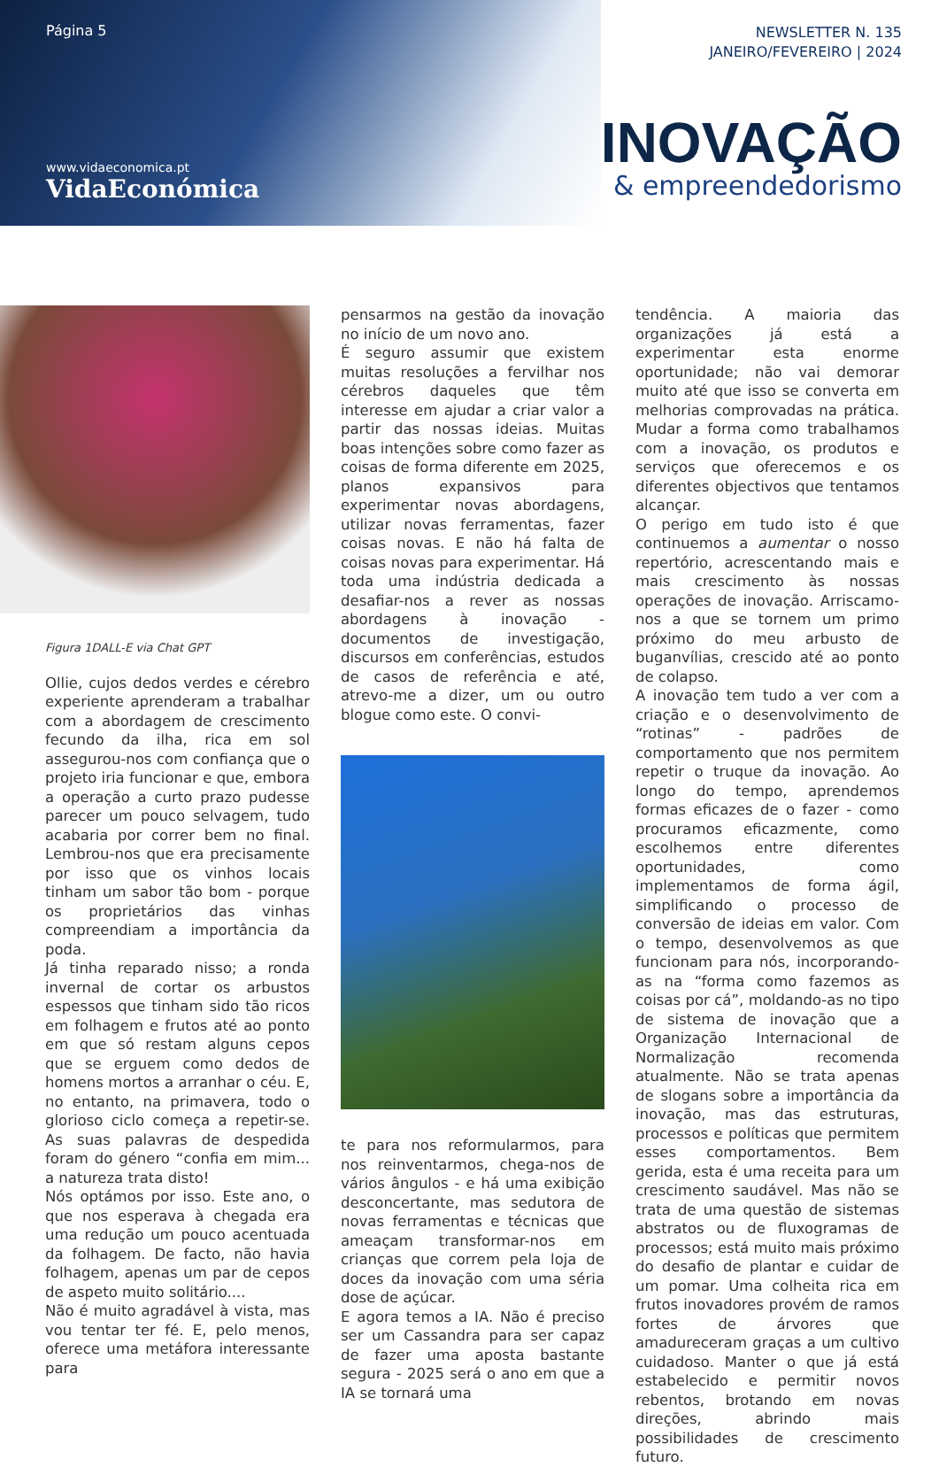Página 5
www.vidaeconomica.pt
VidaEconómica
NEWSLETTER N. 135
JANEIRO/FEVEREIRO | 2024
INOVAÇÃO
& empreendedorismo
Figura 1DALL-E via Chat GPT
Ollie, cujos dedos verdes e cérebro experiente aprenderam a trabalhar com a abordagem de crescimento fecundo da ilha, rica em sol assegurou-nos com confiança que o projeto iria funcionar e que, embora a operação a curto prazo pudesse parecer um pouco selvagem, tudo acabaria por correr bem no final. Lembrou-nos que era precisamente por isso que os vinhos locais tinham um sabor tão bom - porque os proprietários das vinhas compreendiam a importância da poda.
Já tinha reparado nisso; a ronda invernal de cortar os arbustos espessos que tinham sido tão ricos em folhagem e frutos até ao ponto em que só restam alguns cepos que se erguem como dedos de homens mortos a arranhar o céu. E, no entanto, na primavera, todo o glorioso ciclo começa a repetir-se. As suas palavras de despedida foram do género “confia em mim... a natureza trata disto!
Nós optámos por isso. Este ano, o que nos esperava à chegada era uma redução um pouco acentuada da folhagem. De facto, não havia folhagem, apenas um par de cepos de aspeto muito solitário....
Não é muito agradável à vista, mas vou tentar ter fé. E, pelo menos, oferece uma metáfora interessante para
pensarmos na gestão da inovação no início de um novo ano.
É seguro assumir que existem muitas resoluções a fervilhar nos cérebros daqueles que têm interesse em ajudar a criar valor a partir das nossas ideias. Muitas boas intenções sobre como fazer as coisas de forma diferente em 2025, planos expansivos para experimentar novas abordagens, utilizar novas ferramentas, fazer coisas novas. E não há falta de coisas novas para experimentar. Há toda uma indústria dedicada a desafiar-nos a rever as nossas abordagens à inovação - documentos de investigação, discursos em conferências, estudos de casos de referência e até, atrevo-me a dizer, um ou outro blogue como este. O convi-
te para nos reformularmos, para nos reinventarmos, chega-nos de vários ângulos - e há uma exibição desconcertante, mas sedutora de novas ferramentas e técnicas que ameaçam transformar-nos em crianças que correm pela loja de doces da inovação com uma séria dose de açúcar.
E agora temos a IA. Não é preciso ser um Cassandra para ser capaz de fazer uma aposta bastante segura - 2025 será o ano em que a IA se tornará uma
tendência. A maioria das organizações já está a experimentar esta enorme oportunidade; não vai demorar muito até que isso se converta em melhorias comprovadas na prática. Mudar a forma como trabalhamos com a inovação, os produtos e serviços que oferecemos e os diferentes objectivos que tentamos alcançar.
O perigo em tudo isto é que continuemos a aumentar o nosso repertório, acrescentando mais e mais crescimento às nossas operações de inovação. Arriscamo-nos a que se tornem um primo próximo do meu arbusto de buganvílias, crescido até ao ponto de colapso.
A inovação tem tudo a ver com a criação e o desenvolvimento de “rotinas” - padrões de comportamento que nos permitem repetir o truque da inovação. Ao longo do tempo, aprendemos formas eficazes de o fazer - como procuramos eficazmente, como escolhemos entre diferentes oportunidades, como implementamos de forma ágil, simplificando o processo de conversão de ideias em valor. Com o tempo, desenvolvemos as que funcionam para nós, incorporando-as na “forma como fazemos as coisas por cá”, moldando-as no tipo de sistema de inovação que a Organização Internacional de Normalização recomenda atualmente. Não se trata apenas de slogans sobre a importância da inovação, mas das estruturas, processos e políticas que permitem esses comportamentos. Bem gerida, esta é uma receita para um crescimento saudável. Mas não se trata de uma questão de sistemas abstratos ou de fluxogramas de processos; está muito mais próximo do desafio de plantar e cuidar de um pomar. Uma colheita rica em frutos inovadores provém de ramos fortes de árvores que amadureceram graças a um cultivo cuidadoso. Manter o que já está estabelecido e permitir novos rebentos, brotando em novas direções, abrindo mais possibilidades de crescimento futuro.